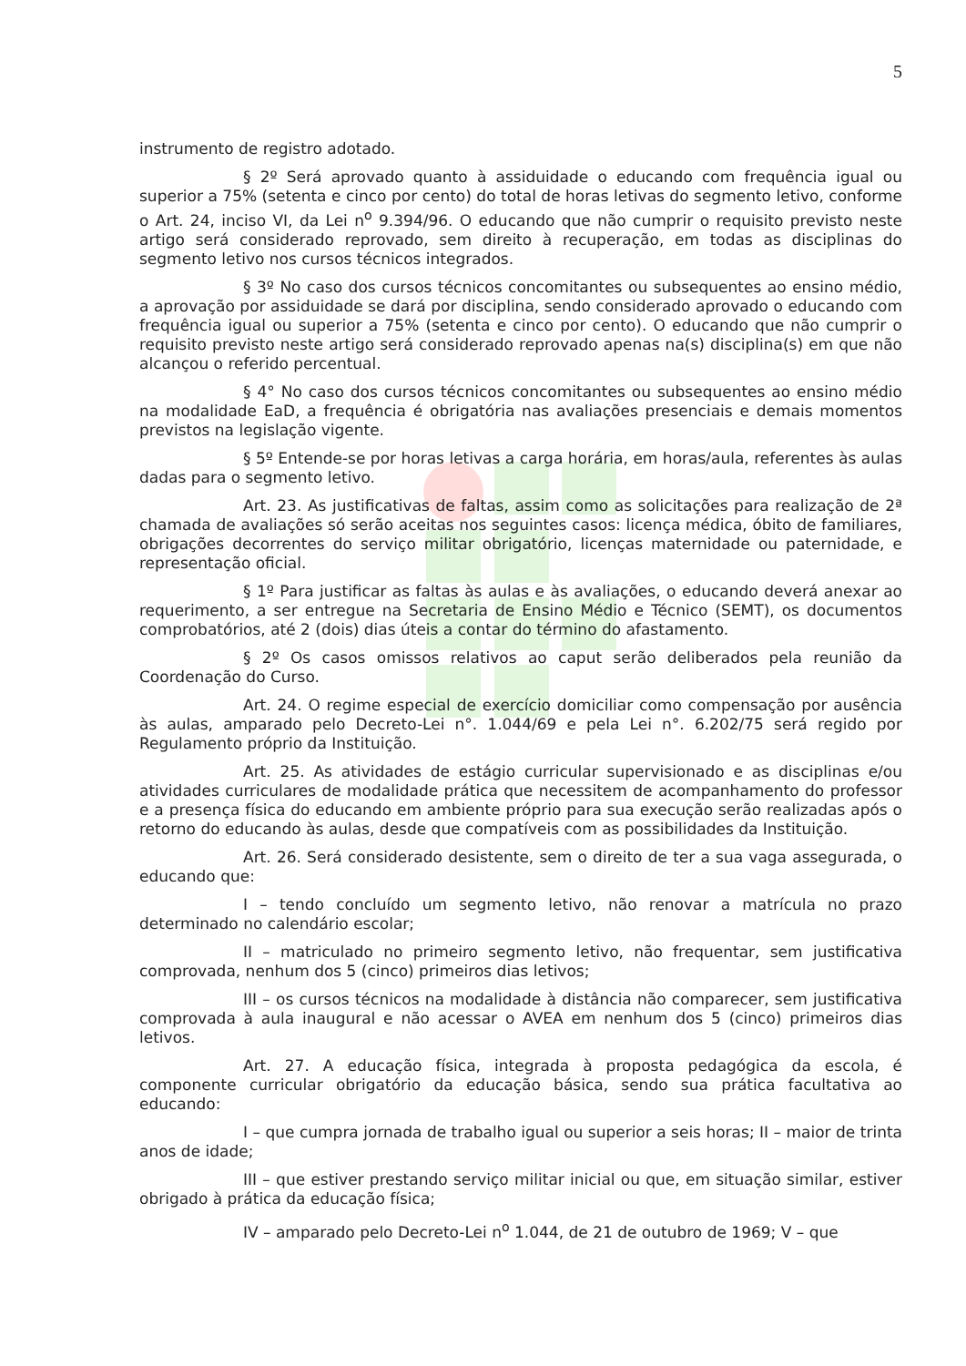5
instrumento de registro adotado.
§ 2º Será aprovado quanto à assiduidade o educando com frequência igual ou superior a 75% (setenta e cinco por cento) do total de horas letivas do segmento letivo, conforme o Art. 24, inciso VI, da Lei n<sup>o</sup> 9.394/96. O educando que não cumprir o requisito previsto neste artigo será considerado reprovado, sem direito à recuperação, em todas as disciplinas do segmento letivo nos cursos técnicos integrados.
§ 3º No caso dos cursos técnicos concomitantes ou subsequentes ao ensino médio, a aprovação por assiduidade se dará por disciplina, sendo considerado aprovado o educando com frequência igual ou superior a 75% (setenta e cinco por cento). O educando que não cumprir o requisito previsto neste artigo será considerado reprovado apenas na(s) disciplina(s) em que não alcançou o referido percentual.
§ 4° No caso dos cursos técnicos concomitantes ou subsequentes ao ensino médio na modalidade EaD, a frequência é obrigatória nas avaliações presenciais e demais momentos previstos na legislação vigente.
§ 5º Entende-se por horas letivas a carga horária, em horas/aula, referentes às aulas dadas para o segmento letivo.
Art. 23. As justificativas de faltas, assim como as solicitações para realização de 2ª chamada de avaliações só serão aceitas nos seguintes casos: licença médica, óbito de familiares, obrigações decorrentes do serviço militar obrigatório, licenças maternidade ou paternidade, e representação oficial.
§ 1º Para justificar as faltas às aulas e às avaliações, o educando deverá anexar ao requerimento, a ser entregue na Secretaria de Ensino Médio e Técnico (SEMT), os documentos comprobatórios, até 2 (dois) dias úteis a contar do término do afastamento.
§ 2º Os casos omissos relativos ao caput serão deliberados pela reunião da Coordenação do Curso.
Art. 24. O regime especial de exercício domiciliar como compensação por ausência às aulas, amparado pelo Decreto-Lei n°. 1.044/69 e pela Lei n°. 6.202/75 será regido por Regulamento próprio da Instituição.
Art. 25. As atividades de estágio curricular supervisionado e as disciplinas e/ou atividades curriculares de modalidade prática que necessitem de acompanhamento do professor e a presença física do educando em ambiente próprio para sua execução serão realizadas após o retorno do educando às aulas, desde que compatíveis com as possibilidades da Instituição.
Art. 26. Será considerado desistente, sem o direito de ter a sua vaga assegurada, o educando que:
I – tendo concluído um segmento letivo, não renovar a matrícula no prazo determinado no calendário escolar;
II – matriculado no primeiro segmento letivo, não frequentar, sem justificativa comprovada, nenhum dos 5 (cinco) primeiros dias letivos;
III – os cursos técnicos na modalidade à distância não comparecer, sem justificativa comprovada à aula inaugural e não acessar o AVEA em nenhum dos 5 (cinco) primeiros dias letivos.
Art. 27. A educação física, integrada à proposta pedagógica da escola, é componente curricular obrigatório da educação básica, sendo sua prática facultativa ao educando:
I – que cumpra jornada de trabalho igual ou superior a seis horas; II – maior de trinta anos de idade;
III – que estiver prestando serviço militar inicial ou que, em situação similar, estiver obrigado à prática da educação física;
IV – amparado pelo Decreto-Lei n<sup>o</sup> 1.044, de 21 de outubro de 1969; V – que